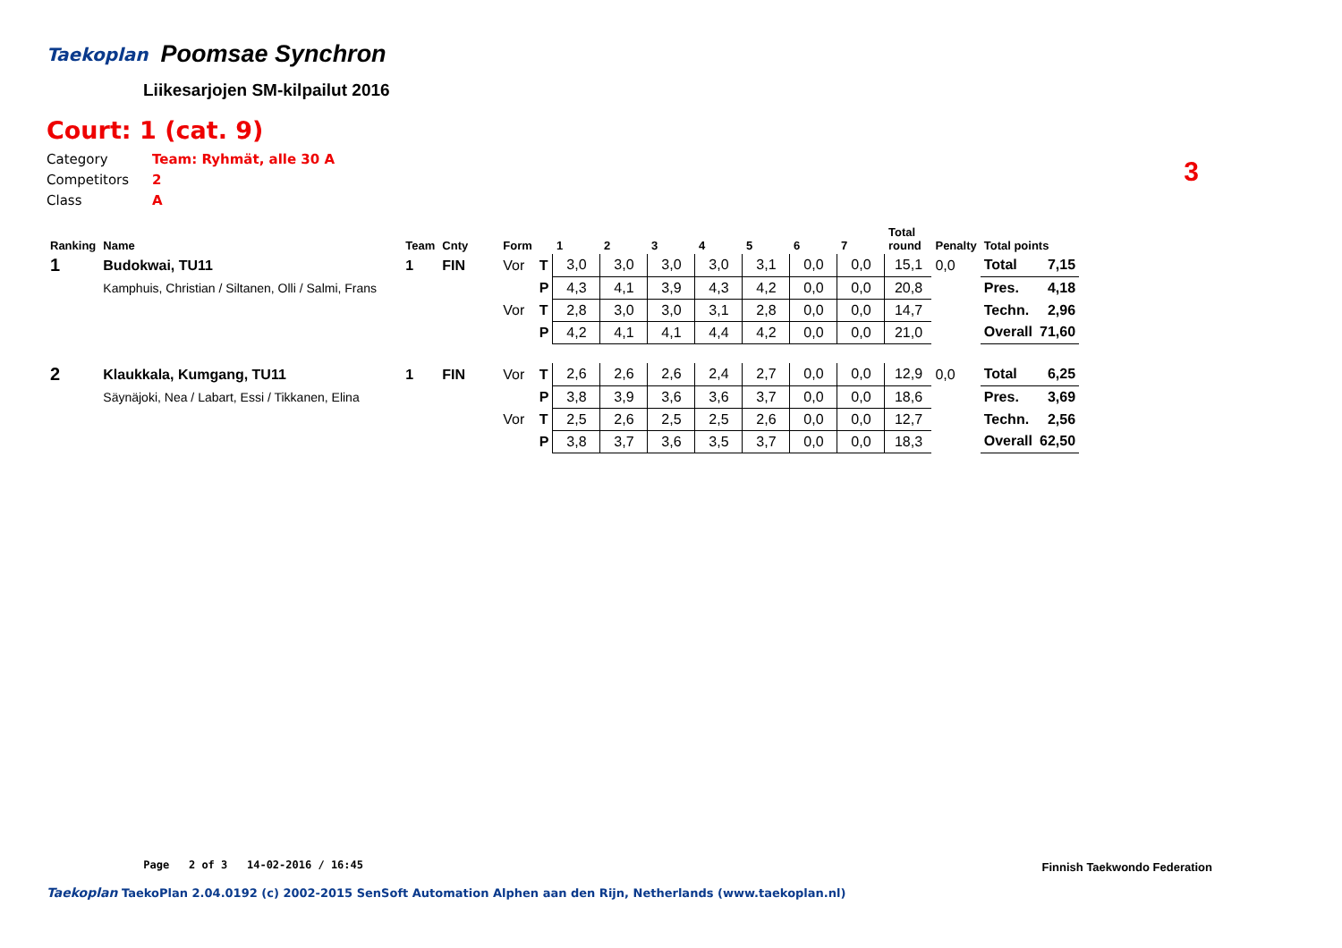Taekoplan
Poomsae Synchron
Liikesarjojen SM-kilpailut 2016
Court: 1 (cat. 9)
Category Team: Ryhmät, alle 30 A
Competitors 2
Class A
3
| Ranking | Name | Team | Cnty | Form | | 1 | 2 | 3 | 4 | 5 | 6 | 7 | Total round | Penalty | Total points | |
| --- | --- | --- | --- | --- | --- | --- | --- | --- | --- | --- | --- | --- | --- | --- | --- | --- |
| 1 | Budokwai, TU11 | 1 | FIN | Vor | T | 3,0 | 3,0 | 3,0 | 3,0 | 3,1 | 0,0 | 0,0 | 15,1 | 0,0 | Total | 7,15 |
| | Kamphuis, Christian / Siltanen, Olli / Salmi, Frans | | | | P | 4,3 | 4,1 | 3,9 | 4,3 | 4,2 | 0,0 | 0,0 | 20,8 | | Pres. | 4,18 |
| | | | | Vor | T | 2,8 | 3,0 | 3,0 | 3,1 | 2,8 | 0,0 | 0,0 | 14,7 | | Techn. | 2,96 |
| | | | | | P | 4,2 | 4,1 | 4,1 | 4,4 | 4,2 | 0,0 | 0,0 | 21,0 | | Overall | 71,60 |
| 2 | Klaukkala, Kumgang, TU11 | 1 | FIN | Vor | T | 2,6 | 2,6 | 2,6 | 2,4 | 2,7 | 0,0 | 0,0 | 12,9 | 0,0 | Total | 6,25 |
| | Säynäjoki, Nea / Labart, Essi / Tikkanen, Elina | | | | P | 3,8 | 3,9 | 3,6 | 3,6 | 3,7 | 0,0 | 0,0 | 18,6 | | Pres. | 3,69 |
| | | | | Vor | T | 2,5 | 2,6 | 2,5 | 2,5 | 2,6 | 0,0 | 0,0 | 12,7 | | Techn. | 2,56 |
| | | | | | P | 3,8 | 3,7 | 3,6 | 3,5 | 3,7 | 0,0 | 0,0 | 18,3 | | Overall | 62,50 |
Page 2 of 3 14-02-2016 / 16:45
Finnish Taekwondo Federation
Taekoplan TaekoPlan 2.04.0192 (c) 2002-2015 SenSoft Automation Alphen aan den Rijn, Netherlands (www.taekoplan.nl)